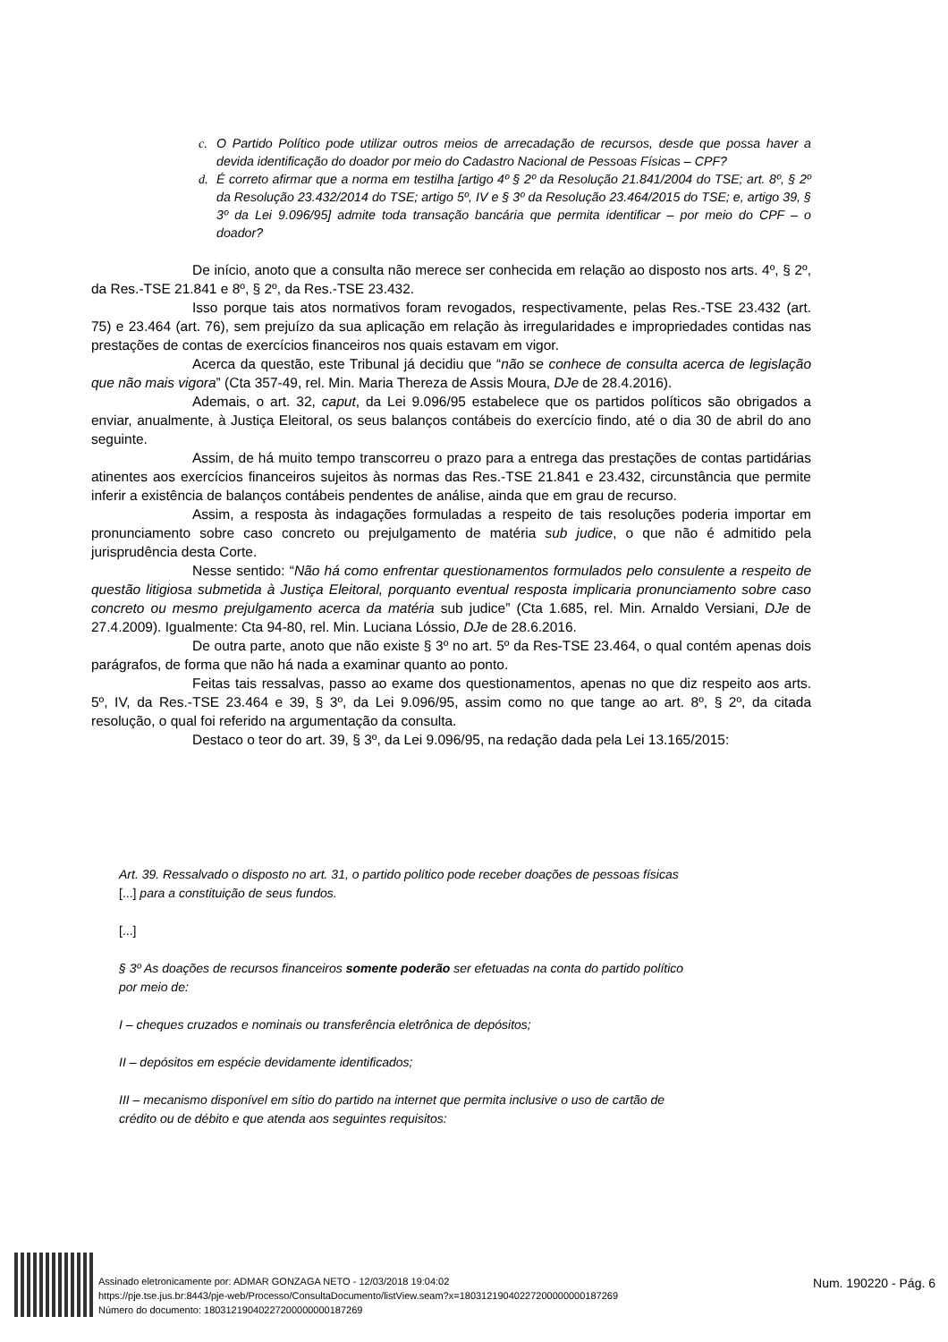c. O Partido Político pode utilizar outros meios de arrecadação de recursos, desde que possa haver a devida identificação do doador por meio do Cadastro Nacional de Pessoas Físicas – CPF?
d. É correto afirmar que a norma em testilha [artigo 4º § 2º da Resolução 21.841/2004 do TSE; art. 8º, § 2º da Resolução 23.432/2014 do TSE; artigo 5º, IV e § 3º da Resolução 23.464/2015 do TSE; e, artigo 39, § 3º da Lei 9.096/95] admite toda transação bancária que permita identificar – por meio do CPF – o doador?
De início, anoto que a consulta não merece ser conhecida em relação ao disposto nos arts. 4º, § 2º, da Res.-TSE 21.841 e 8º, § 2º, da Res.-TSE 23.432.
Isso porque tais atos normativos foram revogados, respectivamente, pelas Res.-TSE 23.432 (art. 75) e 23.464 (art. 76), sem prejuízo da sua aplicação em relação às irregularidades e impropriedades contidas nas prestações de contas de exercícios financeiros nos quais estavam em vigor.
Acerca da questão, este Tribunal já decidiu que “não se conhece de consulta acerca de legislação que não mais vigora” (Cta 357-49, rel. Min. Maria Thereza de Assis Moura, DJe de 28.4.2016).
Ademais, o art. 32, caput, da Lei 9.096/95 estabelece que os partidos políticos são obrigados a enviar, anualmente, à Justiça Eleitoral, os seus balanços contábeis do exercício findo, até o dia 30 de abril do ano seguinte.
Assim, de há muito tempo transcorreu o prazo para a entrega das prestações de contas partidárias atinentes aos exercícios financeiros sujeitos às normas das Res.-TSE 21.841 e 23.432, circunstância que permite inferir a existência de balanços contábeis pendentes de análise, ainda que em grau de recurso.
Assim, a resposta às indagações formuladas a respeito de tais resoluções poderia importar em pronunciamento sobre caso concreto ou prejulgamento de matéria sub judice, o que não é admitido pela jurisprudência desta Corte.
Nesse sentido: “Não há como enfrentar questionamentos formulados pelo consulente a respeito de questão litigiosa submetida à Justiça Eleitoral, porquanto eventual resposta implicaria pronunciamento sobre caso concreto ou mesmo prejulgamento acerca da matéria sub judice” (Cta 1.685, rel. Min. Arnaldo Versiani, DJe de 27.4.2009). Igualmente: Cta 94-80, rel. Min. Luciana Lóssio, DJe de 28.6.2016.
De outra parte, anoto que não existe § 3º no art. 5º da Res-TSE 23.464, o qual contém apenas dois parágrafos, de forma que não há nada a examinar quanto ao ponto.
Feitas tais ressalvas, passo ao exame dos questionamentos, apenas no que diz respeito aos arts. 5º, IV, da Res.-TSE 23.464 e 39, § 3º, da Lei 9.096/95, assim como no que tange ao art. 8º, § 2º, da citada resolução, o qual foi referido na argumentação da consulta.
Destaco o teor do art. 39, § 3º, da Lei 9.096/95, na redação dada pela Lei 13.165/2015:
Art. 39. Ressalvado o disposto no art. 31, o partido político pode receber doações de pessoas físicas [...] para a constituição de seus fundos.
[...]
§ 3º As doações de recursos financeiros somente poderão ser efetuadas na conta do partido político por meio de:
I – cheques cruzados e nominais ou transferência eletrônica de depósitos;
II – depósitos em espécie devidamente identificados;
III – mecanismo disponível em sítio do partido na internet que permita inclusive o uso de cartão de crédito ou de débito e que atenda aos seguintes requisitos:
Assinado eletronicamente por: ADMAR GONZAGA NETO - 12/03/2018 19:04:02
https://pje.tse.jus.br:8443/pje-web/Processo/ConsultaDocumento/listView.seam?x=18031219040227200000000187269
Número do documento: 18031219040227200000000187269
Num. 190220 - Pág. 6